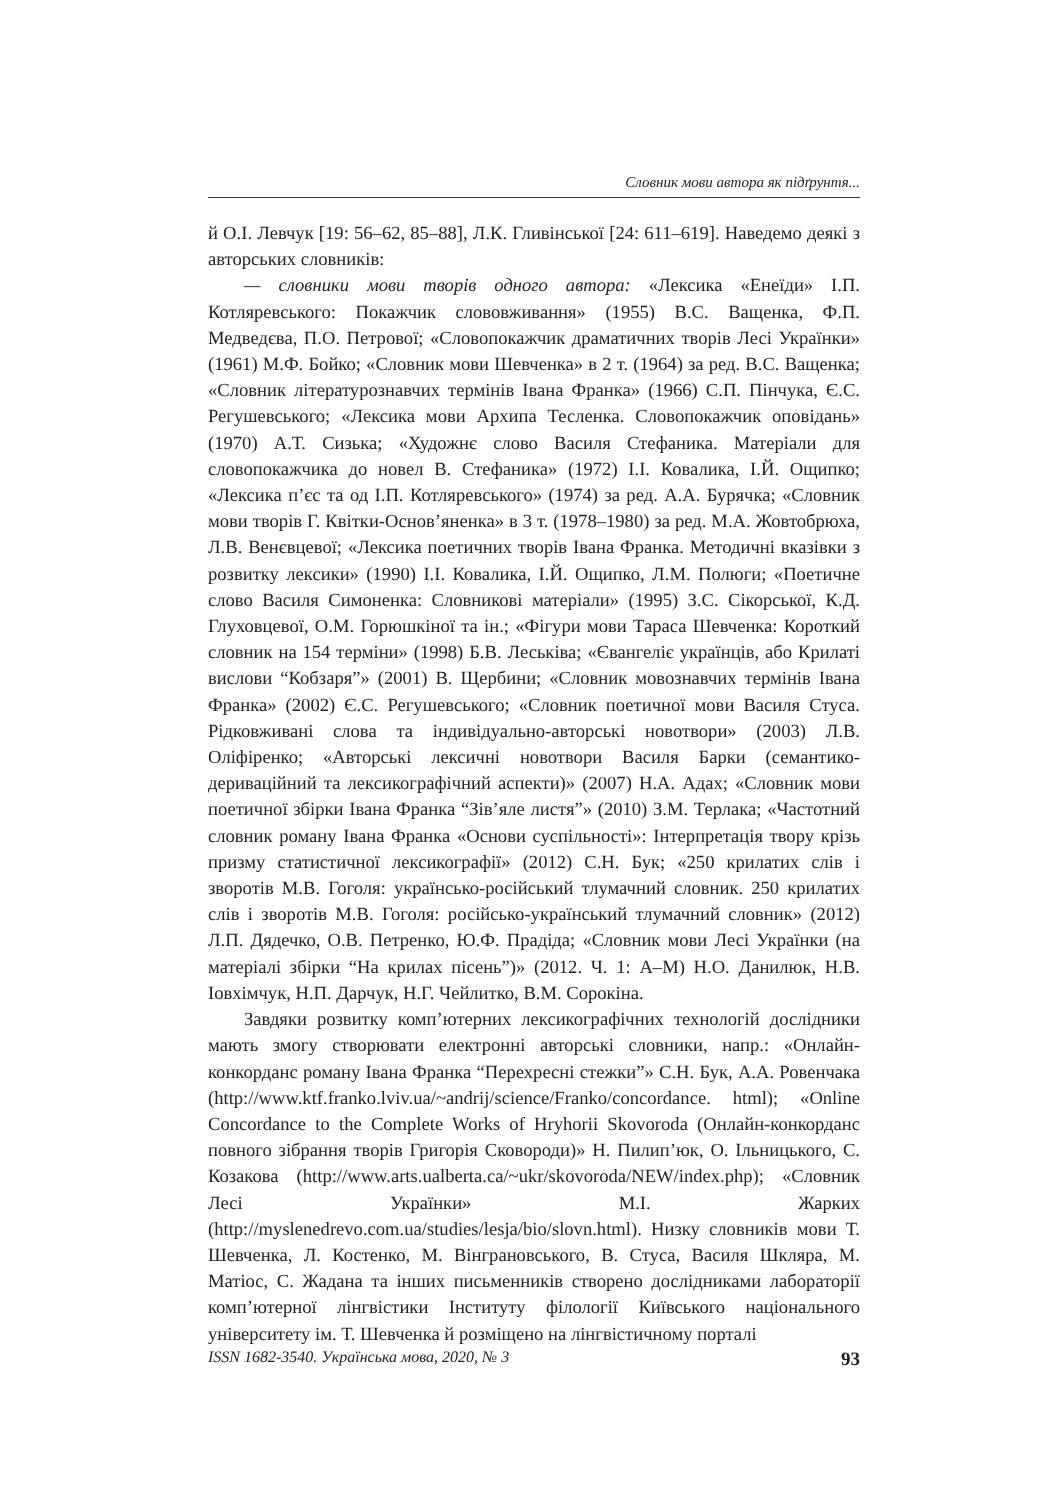Словник мови автора як підґрунтя...
й О.І. Левчук [19: 56–62, 85–88], Л.К. Гливінської [24: 611–619]. Наведемо деякі з авторських словників:
— словники мови творів одного автора: «Лексика «Енеїди» І.П. Котляревського: Покажчик слововживання» (1955) В.С. Ващенка, Ф.П. Медведєва, П.О. Петрової; «Словопокажчик драматичних творів Лесі Українки» (1961) М.Ф. Бойко; «Словник мови Шевченка» в 2 т. (1964) за ред. В.С. Ващенка; «Словник літературознавчих термінів Івана Франка» (1966) С.П. Пінчука, Є.С. Регушевського; «Лексика мови Архипа Тесленка. Словопокажчик оповідань» (1970) А.Т. Сизька; «Художнє слово Василя Стефаника. Матеріали для словопокажчика до новел В. Стефаника» (1972) І.І. Ковалика, І.Й. Ощипко; «Лексика п’єс та од І.П. Котляревського» (1974) за ред. А.А. Бурячка; «Словник мови творів Г. Квітки-Основ’яненка» в 3 т. (1978–1980) за ред. М.А. Жовтобрюха, Л.В. Венєвцевої; «Лексика поетичних творів Івана Франка. Методичні вказівки з розвитку лексики» (1990) І.І. Ковалика, І.Й. Ощипко, Л.М. Полюги; «Поетичне слово Василя Симоненка: Словникові матеріали» (1995) З.С. Сікорської, К.Д. Глуховцевої, О.М. Горюшкіної та ін.; «Фігури мови Тараса Шевченка: Короткий словник на 154 терміни» (1998) Б.В. Леськіва; «Євангеліє українців, або Крилаті вислови “Кобзаря”» (2001) В. Щербини; «Словник мовознавчих термінів Івана Франка» (2002) Є.С. Регушевського; «Словник поетичної мови Василя Стуса. Рідковживані слова та індивідуально-авторські новотвори» (2003) Л.В. Оліфіренко; «Авторські лексичні новотвори Василя Барки (семантико-дериваційний та лексикографічний аспекти)» (2007) Н.А. Адах; «Словник мови поетичної збірки Івана Франка “Зів’яле листя”» (2010) З.М. Терлака; «Частотний словник роману Івана Франка «Основи суспільності»: Інтерпретація твору крізь призму статистичної лексикографії» (2012) С.Н. Бук; «250 крилатих слів і зворотів М.В. Гоголя: українсько-російський тлумачний словник. 250 крилатих слів і зворотів М.В. Гоголя: російсько-український тлумачний словник» (2012) Л.П. Дядечко, О.В. Петренко, Ю.Ф. Прадіда; «Словник мови Лесі Українки (на матеріалі збірки “На крилах пісень”)» (2012. Ч. 1: А–М) Н.О. Данилюк, Н.В. Іовхімчук, Н.П. Дарчук, Н.Г. Чейлитко, В.М. Сорокіна.
Завдяки розвитку комп’ютерних лексикографічних технологій дослідники мають змогу створювати електронні авторські словники, напр.: «Онлайн-конкорданс роману Івана Франка “Перехресні стежки”» С.Н. Бук, А.А. Ровенчака (http://www.ktf.franko.lviv.ua/~andrij/science/Franko/concordance. html); «Online Concordance to the Complete Works of Hryhorii Skovoroda (Онлайн-конкорданс повного зібрання творів Григорія Сковороди)» Н. Пилип’юк, О. Ільницького, С. Козакова (http://www.arts.ualberta.ca/~ukr/skovoroda/NEW/index.php); «Словник Лесі Українки» М.І. Жарких (http://myslenedrevo.com.ua/studies/lesja/bio/slovn.html). Низку словників мови Т. Шевченка, Л. Костенко, М. Вінграновського, В. Стуса, Василя Шкляра, М. Матіос, С. Жадана та інших письменників створено дослідниками лабораторії комп’ютерної лінгвістики Інституту філології Київського національного університету ім. Т. Шевченка й розміщено на лінгвістичному порталі
ISSN 1682-3540. Українська мова, 2020, № 3 93